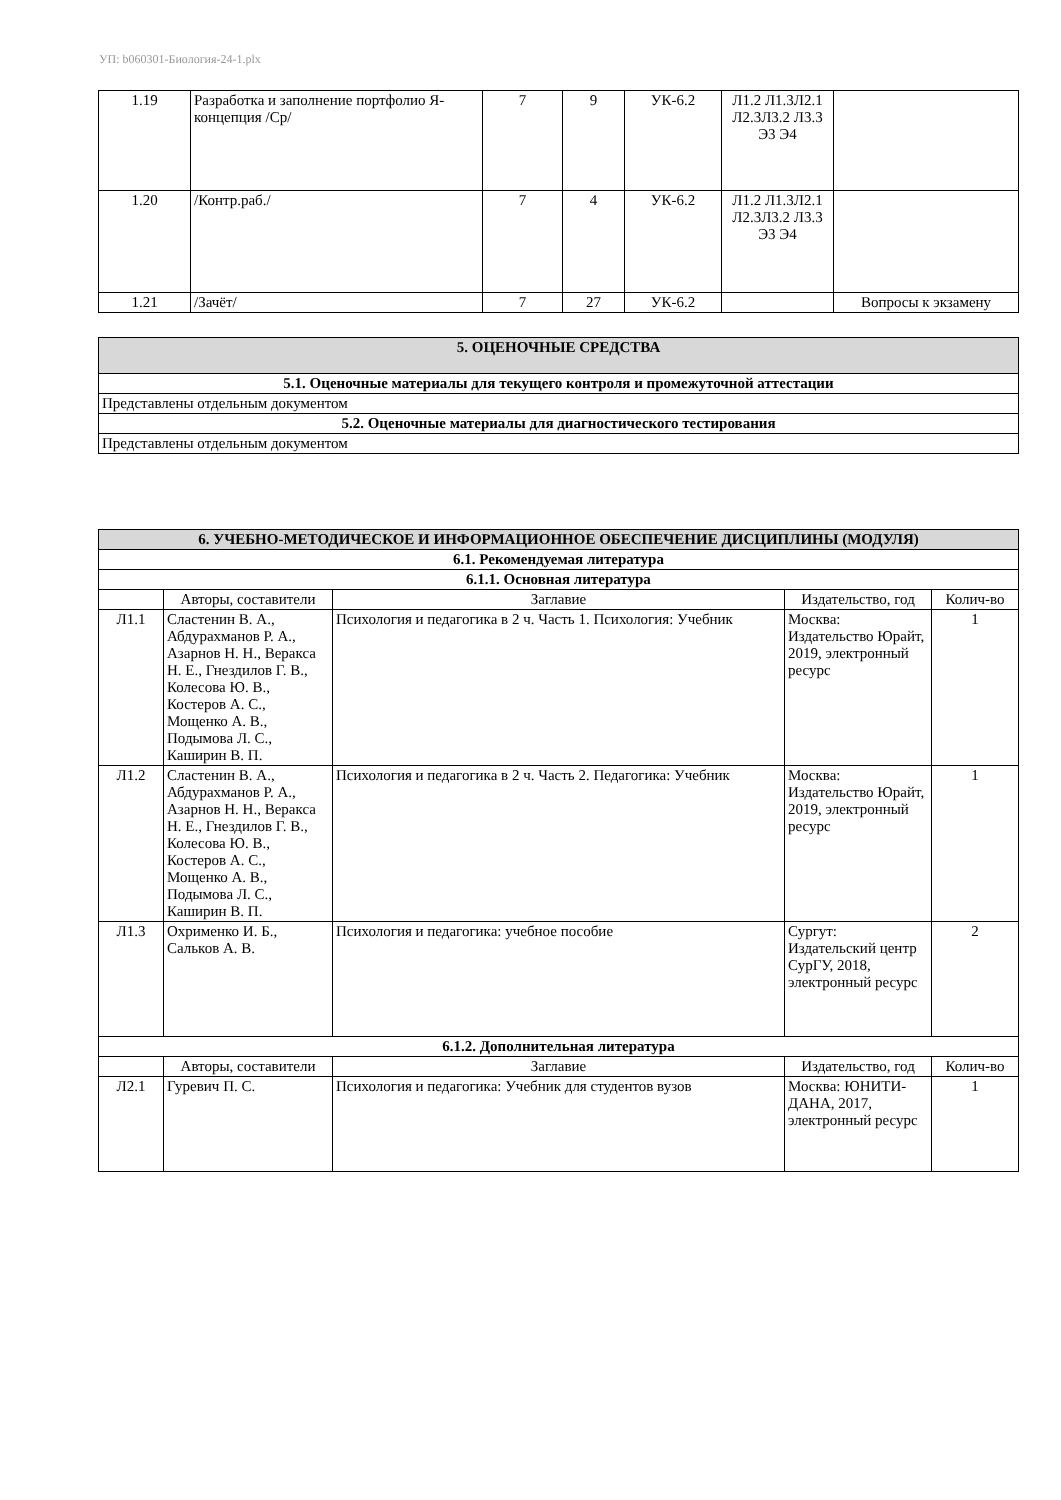УП: b060301-Биология-24-1.plx
| 1.19 | Разработка и заполнение портфолио Я-концепция /Ср/ | 7 | 9 | УК-6.2 | Л1.2 Л1.3Л2.1 Л2.3Л3.2 Л3.3 Э3 Э4 | |
| 1.20 | /Контр.раб./ | 7 | 4 | УК-6.2 | Л1.2 Л1.3Л2.1 Л2.3Л3.2 Л3.3 Э3 Э4 | |
| 1.21 | /Зачёт/ | 7 | 27 | УК-6.2 | | Вопросы к экзамену |
| 5. ОЦЕНОЧНЫЕ СРЕДСТВА |
| 5.1. Оценочные материалы для текущего контроля и промежуточной аттестации |
| Представлены отдельным документом |
| 5.2. Оценочные материалы для диагностического тестирования |
| Представлены отдельным документом |
| 6. УЧЕБНО-МЕТОДИЧЕСКОЕ И ИНФОРМАЦИОННОЕ ОБЕСПЕЧЕНИЕ ДИСЦИПЛИНЫ (МОДУЛЯ) | | | | |
| 6.1. Рекомендуемая литература | | | | |
| 6.1.1. Основная литература | | | | |
| | Авторы, составители | Заглавие | Издательство, год | Колич-во |
| Л1.1 | Сластенин В. А., Абдурахманов Р. А., Азарнов Н. Н., Веракса Н. Е., Гнездилов Г. В., Колесова Ю. В., Костеров А. С., Мощенко А. В., Подымова Л. С., Каширин В. П. | Психология и педагогика в 2 ч. Часть 1. Психология: Учебник | Москва: Издательство Юрайт, 2019, электронный ресурс | 1 |
| Л1.2 | Сластенин В. А., Абдурахманов Р. А., Азарнов Н. Н., Веракса Н. Е., Гнездилов Г. В., Колесова Ю. В., Костеров А. С., Мощенко А. В., Подымова Л. С., Каширин В. П. | Психология и педагогика в 2 ч. Часть 2. Педагогика: Учебник | Москва: Издательство Юрайт, 2019, электронный ресурс | 1 |
| Л1.3 | Охрименко И. Б., Сальков А. В. | Психология и педагогика: учебное пособие | Сургут: Издательский центр СурГУ, 2018, электронный ресурс | 2 |
| 6.1.2. Дополнительная литература | | | | |
| | Авторы, составители | Заглавие | Издательство, год | Колич-во |
| Л2.1 | Гуревич П. С. | Психология и педагогика: Учебник для студентов вузов | Москва: ЮНИТИ-ДАНА, 2017, электронный ресурс | 1 |